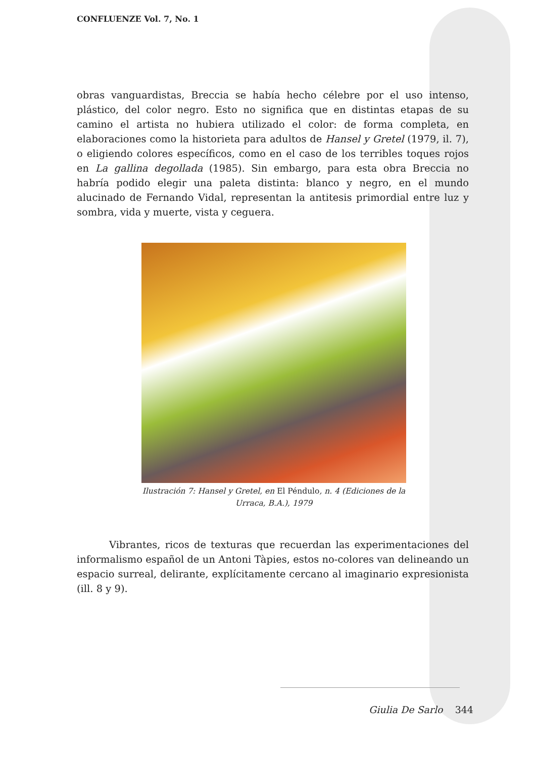CONFLUENZE Vol. 7, No. 1
obras vanguardistas, Breccia se había hecho célebre por el uso intenso, plástico, del color negro. Esto no significa que en distintas etapas de su camino el artista no hubiera utilizado el color: de forma completa, en elaboraciones como la historieta para adultos de Hansel y Gretel (1979, il. 7), o eligiendo colores específicos, como en el caso de los terribles toques rojos en La gallina degollada (1985). Sin embargo, para esta obra Breccia no habría podido elegir una paleta distinta: blanco y negro, en el mundo alucinado de Fernando Vidal, representan la antitesis primordial entre luz y sombra, vida y muerte, vista y ceguera.
Ilustración 7: Hansel y Gretel, en El Péndulo, n. 4 (Ediciones de la Urraca, B.A.), 1979
Vibrantes, ricos de texturas que recuerdan las experimentaciones del informalismo español de un Antoni Tàpies, estos no-colores van delineando un espacio surreal, delirante, explícitamente cercano al imaginario expresionista (ill. 8 y 9).
Giulia De Sarlo 344